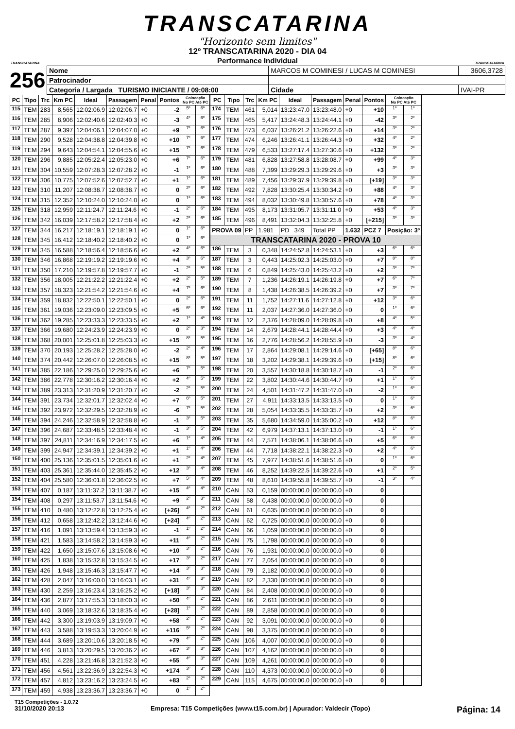TRANSCATARINA
"Horizonte sem limites"
TRANSCATARINA
12º TRANSCATARINA 2020 - DIA 04
Performance Individual
TRANSCATARINA
256
| Nome | MARCOS M COMINESI / LUCAS M COMINESI | | | 3606,3728 |
| Patrocinador | | | | |
| Categoria / Largada TURISMO INICIANTE / 09:08:00 | | Cidade | IVAI-PR | |
| PC | Tipo | Trc | Km PC | Ideal | Passagem | Penal | Pontos | Colocação No PC Até PC | |
| --- | --- | --- | --- | --- | --- | --- | --- | --- | --- |
| 115 | TEM | 283 | 8,565 | 12:02:06.9 | 12:02:06.7 | +0 | -2 | 5º | 6º |
| 116 | TEM | 285 | 8,906 | 12:02:40.6 | 12:02:40.3 | +0 | -3 | 4º | 6º |
| 117 | TEM | 287 | 9,397 | 12:04:06.1 | 12:04:07.0 | +0 | +9 | 7º | 6º |
| 118 | TEM | 290 | 9,528 | 12:04:38.8 | 12:04:39.8 | +0 | +10 | 7º | 6º |
| 119 | TEM | 294 | 9,643 | 12:04:54.1 | 12:04:55.6 | +0 | +15 | 7º | 6º |
| 120 | TEM | 296 | 9,885 | 12:05:22.4 | 12:05:23.0 | +0 | +6 | 7º | 6º |
| 121 | TEM | 304 | 10,559 | 12:07:28.3 | 12:07:28.2 | +0 | -1 | 1º | 6º |
| 122 | TEM | 306 | 10,775 | 12:07:52.6 | 12:07:52.7 | +0 | +1 | 1º | 6º |
| 123 | TEM | 310 | 11,207 | 12:08:38.7 | 12:08:38.7 | +0 | 0 | 2º | 6º |
| 124 | TEM | 315 | 12,352 | 12:10:24.0 | 12:10:24.0 | +0 | 0 | 1º | 6º |
| 125 | TEM | 318 | 12,959 | 12:11:24.7 | 12:11:24.6 | +0 | -1 | 2º | 6º |
| 126 | TEM | 342 | 16,039 | 12:17:58.2 | 12:17:58.4 | +0 | +2 | 2º | 6º |
| 127 | TEM | 344 | 16,217 | 12:18:19.1 | 12:18:19.1 | +0 | 0 | 1º | 6º |
| 128 | TEM | 345 | 16,412 | 12:18:40.2 | 12:18:40.2 | +0 | 0 | 1º | 6º |
| 129 | TEM | 345 | 16,588 | 12:18:56.4 | 12:18:56.6 | +0 | +2 | 4º | 6º |
| 130 | TEM | 346 | 16,868 | 12:19:19.2 | 12:19:19.6 | +0 | +4 | 3º | 6º |
| 131 | TEM | 350 | 17,210 | 12:19:57.8 | 12:19:57.7 | +0 | -1 | 2º | 5º |
| 132 | TEM | 356 | 18,005 | 12:21:22.2 | 12:21:22.4 | +0 | +2 | 2º | 5º |
| 133 | TEM | 357 | 18,323 | 12:21:54.2 | 12:21:54.6 | +0 | +4 | 7º | 6º |
| 134 | TEM | 359 | 18,832 | 12:22:50.1 | 12:22:50.1 | +0 | 0 | 2º | 6º |
| 135 | TEM | 361 | 19,036 | 12:23:09.0 | 12:23:09.5 | +0 | +5 | 6º | 6º |
| 136 | TEM | 362 | 19,285 | 12:23:33.3 | 12:23:33.5 | +0 | +2 | 1º | 4º |
| 137 | TEM | 366 | 19,680 | 12:24:23.9 | 12:24:23.9 | +0 | 0 | 2º | 3º |
| 138 | TEM | 368 | 20,001 | 12:25:01.8 | 12:25:03.3 | +0 | +15 | 8º | 5º |
| 139 | TEM | 370 | 20,193 | 12:25:28.2 | 12:25:28.0 | +0 | -2 | 2º | 4º |
| 140 | TEM | 374 | 20,442 | 12:26:07.0 | 12:26:08.5 | +0 | +15 | 8º | 5º |
| 141 | TEM | 385 | 22,186 | 12:29:25.0 | 12:29:25.6 | +0 | +6 | 7º | 5º |
| 142 | TEM | 386 | 22,778 | 12:30:16.2 | 12:30:16.4 | +0 | +2 | 4º | 5º |
| 143 | TEM | 389 | 23,313 | 12:31:20.9 | 12:31:20.7 | +0 | -2 | 2º | 5º |
| 144 | TEM | 391 | 23,734 | 12:32:01.7 | 12:32:02.4 | +0 | +7 | 6º | 5º |
| 145 | TEM | 392 | 23,972 | 12:32:29.5 | 12:32:28.9 | +0 | -6 | 7º | 5º |
| 146 | TEM | 394 | 24,246 | 12:32:58.9 | 12:32:58.8 | +0 | -1 | 3º | 5º |
| 147 | TEM | 396 | 24,687 | 12:33:48.5 | 12:33:48.4 | +0 | -1 | 3º | 5º |
| 148 | TEM | 397 | 24,811 | 12:34:16.9 | 12:34:17.5 | +0 | +6 | 1º | 4º |
| 149 | TEM | 399 | 24,947 | 12:34:39.1 | 12:34:39.2 | +0 | +1 | 1º | 4º |
| 150 | TEM | 400 | 25,136 | 12:35:01.5 | 12:35:01.6 | +0 | +1 | 2º | 4º |
| 151 | TEM | 403 | 25,361 | 12:35:44.0 | 12:35:45.2 | +0 | +12 | 3º | 4º |
| 152 | TEM | 404 | 25,580 | 12:36:01.8 | 12:36:02.5 | +0 | +7 | 5º | 4º |
| 153 | TEM | 407 | 0,187 | 13:11:37.2 | 13:11:38.7 | +0 | +15 | 4º | 4º |
| 154 | TEM | 408 | 0,297 | 13:11:53.7 | 13:11:54.6 | +0 | +9 | 2º | 3º |
| 155 | TEM | 410 | 0,480 | 13:12:22.8 | 13:12:25.4 | +0 | [+26] | 4º | 2º |
| 156 | TEM | 412 | 0,658 | 13:12:42.2 | 13:12:44.6 | +0 | [+24] | 4º | 2º |
| 157 | TEM | 416 | 1,091 | 13:13:59.4 | 13:13:59.3 | +0 | -1 | 1º | 2º |
| 158 | TEM | 421 | 1,583 | 13:14:58.2 | 13:14:59.3 | +0 | +11 | 4º | 2º |
| 159 | TEM | 422 | 1,650 | 13:15:07.6 | 13:15:08.6 | +0 | +10 | 3º | 2º |
| 160 | TEM | 425 | 1,838 | 13:15:32.8 | 13:15:34.5 | +0 | +17 | 3º | 2º |
| 161 | TEM | 426 | 1,948 | 13:15:46.3 | 13:15:47.7 | +0 | +14 | 3º | 3º |
| 162 | TEM | 428 | 2,047 | 13:16:00.0 | 13:16:03.1 | +0 | +31 | 4º | 3º |
| 163 | TEM | 430 | 2,259 | 13:16:23.4 | 13:16:25.2 | +0 | [+18] | 3º | 3º |
| 164 | TEM | 436 | 2,877 | 13:17:55.3 | 13:18:00.3 | +0 | +50 | 4º | 2º |
| 165 | TEM | 440 | 3,069 | 13:18:32.6 | 13:18:35.4 | +0 | [+28] | 1º | 2º |
| 166 | TEM | 442 | 3,300 | 13:19:03.9 | 13:19:09.7 | +0 | +58 | 2º | 2º |
| 167 | TEM | 443 | 3,588 | 13:19:53.3 | 13:20:04.9 | +0 | +116 | 5º | 2º |
| 168 | TEM | 444 | 3,689 | 13:20:10.6 | 13:20:18.5 | +0 | +79 | 4º | 2º |
| 169 | TEM | 446 | 3,813 | 13:20:29.5 | 13:20:36.2 | +0 | +67 | 3º | 3º |
| 170 | TEM | 451 | 4,228 | 13:21:46.8 | 13:21:52.3 | +0 | +55 | 4º | 3º |
| 171 | TEM | 456 | 4,561 | 13:22:36.9 | 13:22:54.3 | +0 | +174 | 3º | 3º |
| 172 | TEM | 457 | 4,812 | 13:23:16.2 | 13:23:24.5 | +0 | +83 | 2º | 2º |
| 173 | TEM | 459 | 4,938 | 13:23:36.7 | 13:23:36.7 | +0 | 0 | 1º | 2º |
| PC | Tipo | Trc | Km PC | Ideal | Passagem | Penal | Pontos | Colocação No PC Até PC | |
| --- | --- | --- | --- | --- | --- | --- | --- | --- | --- |
| 174 | TEM | 461 | 5,014 | 13:23:47.0 | 13:23:48.0 | +0 | +10 | 1º | 1º |
| 175 | TEM | 465 | 5,417 | 13:24:48.3 | 13:24:44.1 | +0 | -42 | 3º | 2º |
| 176 | TEM | 473 | 6,037 | 13:26:21.2 | 13:26:22.6 | +0 | +14 | 3º | 2º |
| 177 | TEM | 474 | 6,246 | 13:26:41.1 | 13:26:44.3 | +0 | +32 | 4º | 2º |
| 178 | TEM | 479 | 6,533 | 13:27:17.4 | 13:27:30.6 | +0 | +132 | 3º | 2º |
| 179 | TEM | 481 | 6,828 | 13:27:58.8 | 13:28:08.7 | +0 | +99 | 4º | 3º |
| 180 | TEM | 488 | 7,399 | 13:29:29.3 | 13:29:29.6 | +0 | +3 | 3º | 3º |
| 181 | TEM | 489 | 7,456 | 13:29:37.9 | 13:29:39.8 | +0 | [+19] | 3º | 3º |
| 182 | TEM | 492 | 7,828 | 13:30:25.4 | 13:30:34.2 | +0 | +88 | 4º | 3º |
| 183 | TEM | 494 | 8,032 | 13:30:49.8 | 13:30:57.6 | +0 | +78 | 4º | 3º |
| 184 | TEM | 495 | 8,173 | 13:31:05.7 | 13:31:11.0 | +0 | +53 | 4º | 3º |
| 185 | TEM | 496 | 8,491 | 13:32:04.3 | 13:32:25.8 | +0 | [+215] | 3º | 3º |
| PROVA 09 | | PP | 1.981 | PD 349 | Total PP | 1.632 | PCZ 7 | Posição: 3º | |
| TRANSCATARINA 2020 - PROVA 10 | | | | | | | | | |
| 186 | TEM | 3 | 0,348 | 14:24:52.8 | 14:24:53.1 | +0 | +3 | 6º | 6º |
| 187 | TEM | 3 | 0,443 | 14:25:02.3 | 14:25:03.0 | +0 | +7 | 8º | 8º |
| 188 | TEM | 6 | 0,849 | 14:25:43.0 | 14:25:43.2 | +0 | +2 | 3º | 7º |
| 189 | TEM | 7 | 1,236 | 14:26:19.1 | 14:26:19.8 | +0 | +7 | 6º | 7º |
| 190 | TEM | 8 | 1,438 | 14:26:38.5 | 14:26:39.2 | +0 | +7 | 3º | 7º |
| 191 | TEM | 11 | 1,752 | 14:27:11.6 | 14:27:12.8 | +0 | +12 | 3º | 6º |
| 192 | TEM | 11 | 2,037 | 14:27:36.0 | 14:27:36.0 | +0 | 0 | 1º | 6º |
| 193 | TEM | 12 | 2,376 | 14:28:09.0 | 14:28:09.8 | +0 | +8 | 4º | 5º |
| 194 | TEM | 14 | 2,679 | 14:28:44.1 | 14:28:44.4 | +0 | +3 | 4º | 4º |
| 195 | TEM | 16 | 2,776 | 14:28:56.2 | 14:28:55.9 | +0 | -3 | 3º | 4º |
| 196 | TEM | 17 | 2,864 | 14:29:08.1 | 14:29:14.6 | +0 | [+65] | 8º | 6º |
| 197 | TEM | 18 | 3,202 | 14:29:38.1 | 14:29:39.6 | +0 | [+15] | 8º | 6º |
| 198 | TEM | 20 | 3,557 | 14:30:18.8 | 14:30:18.7 | +0 | -1 | 2º | 6º |
| 199 | TEM | 22 | 3,802 | 14:30:44.6 | 14:30:44.7 | +0 | +1 | 1º | 6º |
| 200 | TEM | 24 | 4,501 | 14:31:47.2 | 14:31:47.0 | +0 | -2 | 1º | 6º |
| 201 | TEM | 27 | 4,911 | 14:33:13.5 | 14:33:13.5 | +0 | 0 | 1º | 6º |
| 202 | TEM | 28 | 5,054 | 14:33:35.5 | 14:33:35.7 | +0 | +2 | 3º | 6º |
| 203 | TEM | 35 | 5,680 | 14:34:59.0 | 14:35:00.2 | +0 | +12 | 8º | 6º |
| 204 | TEM | 42 | 6,979 | 14:37:13.1 | 14:37:13.0 | +0 | -1 | 1º | 6º |
| 205 | TEM | 44 | 7,571 | 14:38:06.1 | 14:38:06.6 | +0 | +5 | 6º | 6º |
| 206 | TEM | 44 | 7,718 | 14:38:22.1 | 14:38:22.3 | +0 | +2 | 4º | 6º |
| 207 | TEM | 45 | 7,977 | 14:38:51.6 | 14:38:51.6 | +0 | 0 | 1º | 6º |
| 208 | TEM | 46 | 8,252 | 14:39:22.5 | 14:39:22.6 | +0 | +1 | 2º | 5º |
| 209 | TEM | 48 | 8,610 | 14:39:55.8 | 14:39:55.7 | +0 | -1 | 3º | 4º |
| 210 | CAN | 53 | 0,159 | 00:00:00.0 | 00:00:00.0 | +0 | 0 | | |
| 211 | CAN | 58 | 0,438 | 00:00:00.0 | 00:00:00.0 | +0 | 0 | | |
| 212 | CAN | 61 | 0,635 | 00:00:00.0 | 00:00:00.0 | +0 | 0 | | |
| 213 | CAN | 62 | 0,725 | 00:00:00.0 | 00:00:00.0 | +0 | 0 | | |
| 214 | CAN | 66 | 1,059 | 00:00:00.0 | 00:00:00.0 | +0 | 0 | | |
| 215 | CAN | 75 | 1,798 | 00:00:00.0 | 00:00:00.0 | +0 | 0 | | |
| 216 | CAN | 76 | 1,931 | 00:00:00.0 | 00:00:00.0 | +0 | 0 | | |
| 217 | CAN | 77 | 2,054 | 00:00:00.0 | 00:00:00.0 | +0 | 0 | | |
| 218 | CAN | 79 | 2,182 | 00:00:00.0 | 00:00:00.0 | +0 | 0 | | |
| 219 | CAN | 82 | 2,330 | 00:00:00.0 | 00:00:00.0 | +0 | 0 | | |
| 220 | CAN | 84 | 2,408 | 00:00:00.0 | 00:00:00.0 | +0 | 0 | | |
| 221 | CAN | 86 | 2,611 | 00:00:00.0 | 00:00:00.0 | +0 | 0 | | |
| 222 | CAN | 89 | 2,858 | 00:00:00.0 | 00:00:00.0 | +0 | 0 | | |
| 223 | CAN | 92 | 3,091 | 00:00:00.0 | 00:00:00.0 | +0 | 0 | | |
| 224 | CAN | 98 | 3,375 | 00:00:00.0 | 00:00:00.0 | +0 | 0 | | |
| 225 | CAN | 106 | 4,007 | 00:00:00.0 | 00:00:00.0 | +0 | 0 | | |
| 226 | CAN | 107 | 4,162 | 00:00:00.0 | 00:00:00.0 | +0 | 0 | | |
| 227 | CAN | 109 | 4,261 | 00:00:00.0 | 00:00:00.0 | +0 | 0 | | |
| 228 | CAN | 110 | 4,373 | 00:00:00.0 | 00:00:00.0 | +0 | 0 | | |
| 229 | CAN | 115 | 4,675 | 00:00:00.0 | 00:00:00.0 | +0 | 0 | | |
T15 Competições - 1.0.72
31/10/2020 20:13 Empresa: T15 Competições (www.t15.com.br) | Apurador: Valdecir (Topo) Página: 14